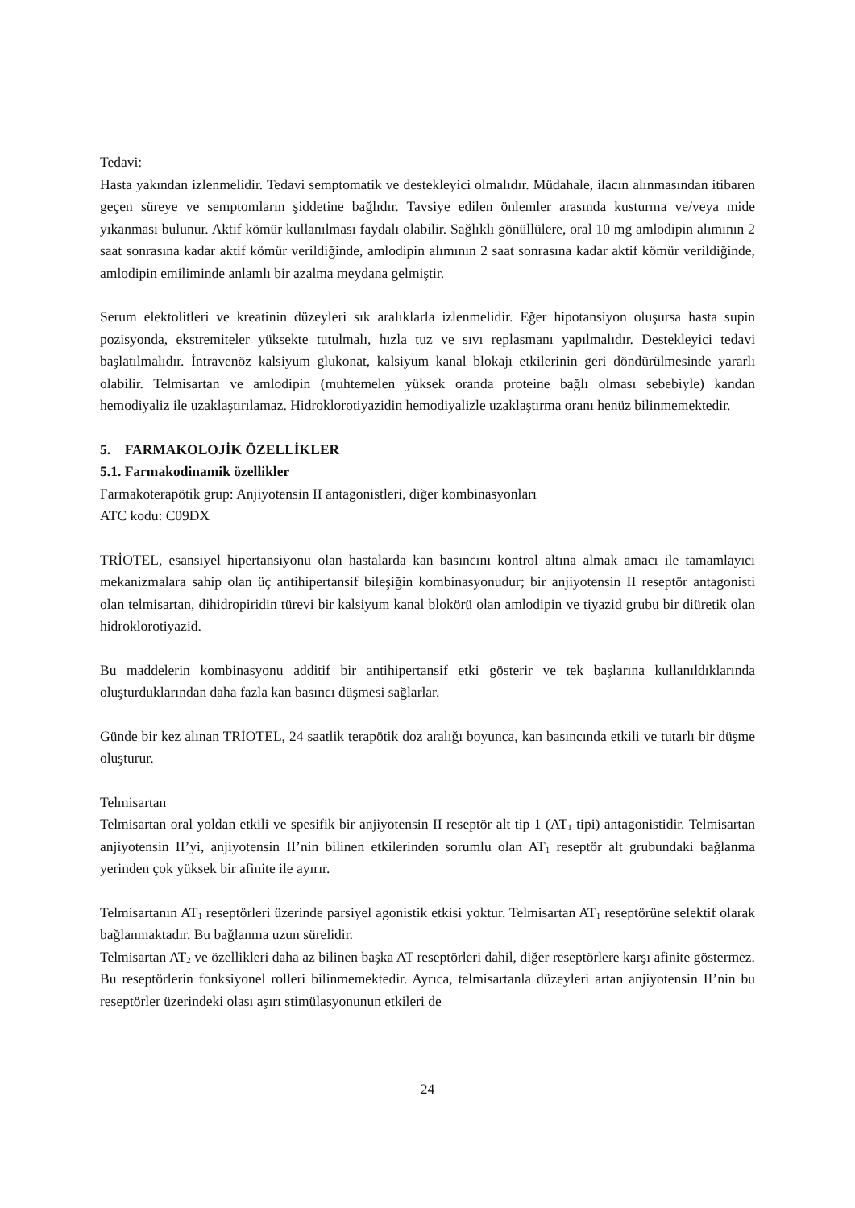Tedavi:
Hasta yakından izlenmelidir. Tedavi semptomatik ve destekleyici olmalıdır. Müdahale, ilacın alınmasından itibaren geçen süreye ve semptomların şiddetine bağlıdır. Tavsiye edilen önlemler arasında kusturma ve/veya mide yıkanması bulunur. Aktif kömür kullanılması faydalı olabilir. Sağlıklı gönüllülere, oral 10 mg amlodipin alımının 2 saat sonrasına kadar aktif kömür verildiğinde, amlodipin alımının 2 saat sonrasına kadar aktif kömür verildiğinde, amlodipin emiliminde anlamlı bir azalma meydana gelmiştir.
Serum elektolitleri ve kreatinin düzeyleri sık aralıklarla izlenmelidir. Eğer hipotansiyon oluşursa hasta supin pozisyonda, ekstremiteler yüksekte tutulmalı, hızla tuz ve sıvı replasmanı yapılmalıdır. Destekleyici tedavi başlatılmalıdır. İntravenöz kalsiyum glukonat, kalsiyum kanal blokajı etkilerinin geri döndürülmesinde yararlı olabilir. Telmisartan ve amlodipin (muhtemelen yüksek oranda proteine bağlı olması sebebiyle) kandan hemodiyaliz ile uzaklaştırılamaz. Hidroklorotiyazidin hemodiyalizle uzaklaştırma oranı henüz bilinmemektedir.
5. FARMAKOLOJİK ÖZELLİKLER
5.1. Farmakodinamik özellikler
Farmakoterapötik grup: Anjiyotensin II antagonistleri, diğer kombinasyonları
ATC kodu: C09DX
TRİOTEL, esansiyel hipertansiyonu olan hastalarda kan basıncını kontrol altına almak amacı ile tamamlayıcı mekanizmalara sahip olan üç antihipertansif bileşiğin kombinasyonudur; bir anjiyotensin II reseptör antagonisti olan telmisartan, dihidropiridin türevi bir kalsiyum kanal blokörü olan amlodipin ve tiyazid grubu bir diüretik olan hidroklorotiyazid.
Bu maddelerin kombinasyonu additif bir antihipertansif etki gösterir ve tek başlarına kullanıldıklarında oluşturduklarından daha fazla kan basıncı düşmesi sağlarlar.
Günde bir kez alınan TRİOTEL, 24 saatlik terapötik doz aralığı boyunca, kan basıncında etkili ve tutarlı bir düşme oluşturur.
Telmisartan
Telmisartan oral yoldan etkili ve spesifik bir anjiyotensin II reseptör alt tip 1 (AT<sub>1</sub> tipi) antagonistidir. Telmisartan anjiyotensin II’yi, anjiyotensin II’nin bilinen etkilerinden sorumlu olan AT<sub>1</sub> reseptör alt grubundaki bağlanma yerinden çok yüksek bir afinite ile ayırır.
Telmisartanın AT<sub>1</sub> reseptörleri üzerinde parsiyel agonistik etkisi yoktur. Telmisartan AT<sub>1</sub> reseptörüne selektif olarak bağlanmaktadır. Bu bağlanma uzun sürelidir.
Telmisartan AT<sub>2</sub> ve özellikleri daha az bilinen başka AT reseptörleri dahil, diğer reseptörlere karşı afinite göstermez. Bu reseptörlerin fonksiyonel rolleri bilinmemektedir. Ayrıca, telmisartanla düzeyleri artan anjiyotensin II’nin bu reseptörler üzerindeki olası aşırı stimülasyonunun etkileri de
24